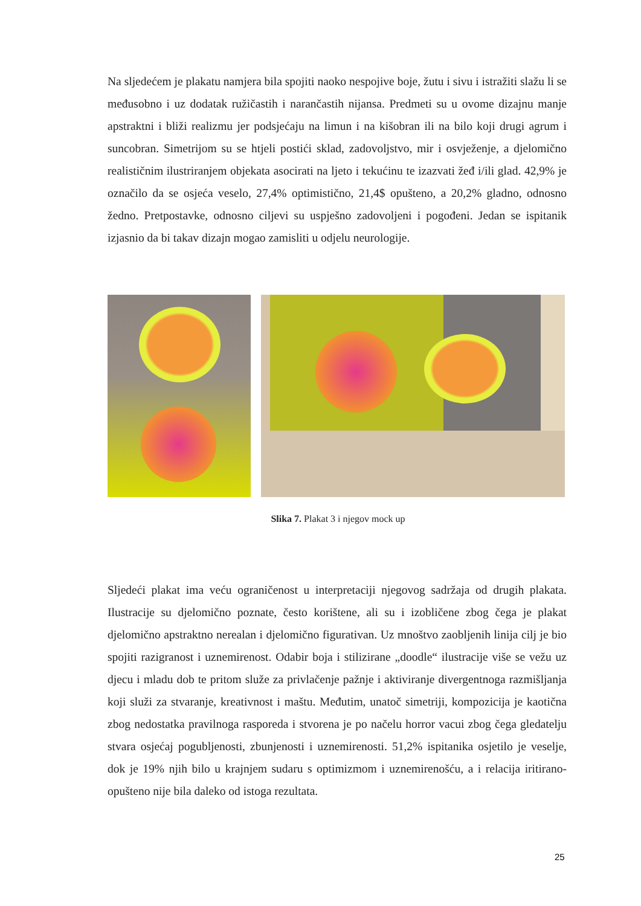Na sljedećem je plakatu namjera bila spojiti naoko nespojive boje, žutu i sivu i istražiti slažu li se međusobno i uz dodatak ružičastih i narančastih nijansa. Predmeti su u ovome dizajnu manje apstraktni i bliži realizmu jer podsjećaju na limun i na kišobran ili na bilo koji drugi agrum i suncobran. Simetrijom su se htjeli postići sklad, zadovoljstvo, mir i osvježenje, a djelomično realističnim ilustriranjem objekata asocirati na ljeto i tekućinu te izazvati žeđ i/ili glad. 42,9% je označilo da se osjeća veselo, 27,4% optimistično, 21,4$ opušteno, a 20,2% gladno, odnosno žedno. Pretpostavke, odnosno ciljevi su uspješno zadovoljeni i pogođeni. Jedan se ispitanik izjasnio da bi takav dizajn mogao zamisliti u odjelu neurologije.
Slika 7. Plakat 3 i njegov mock up
Sljedeći plakat ima veću ograničenost u interpretaciji njegovog sadržaja od drugih plakata. Ilustracije su djelomično poznate, često korištene, ali su i izobličene zbog čega je plakat djelomično apstraktno nerealan i djelomično figurativan. Uz mnoštvo zaobljenih linija cilj je bio spojiti razigranost i uznemirenost. Odabir boja i stilizirane „doodle“ ilustracije više se vežu uz djecu i mladu dob te pritom služe za privlačenje pažnje i aktiviranje divergentnoga razmišljanja koji služi za stvaranje, kreativnost i maštu. Međutim, unatoč simetriji, kompozicija je kaotična zbog nedostatka pravilnoga rasporeda i stvorena je po načelu horror vacui zbog čega gledatelju stvara osjećaj pogubljenosti, zbunjenosti i uznemirenosti. 51,2% ispitanika osjetilo je veselje, dok je 19% njih bilo u krajnjem sudaru s optimizmom i uznemirenošću, a i relacija iritirano-opušteno nije bila daleko od istoga rezultata.
25